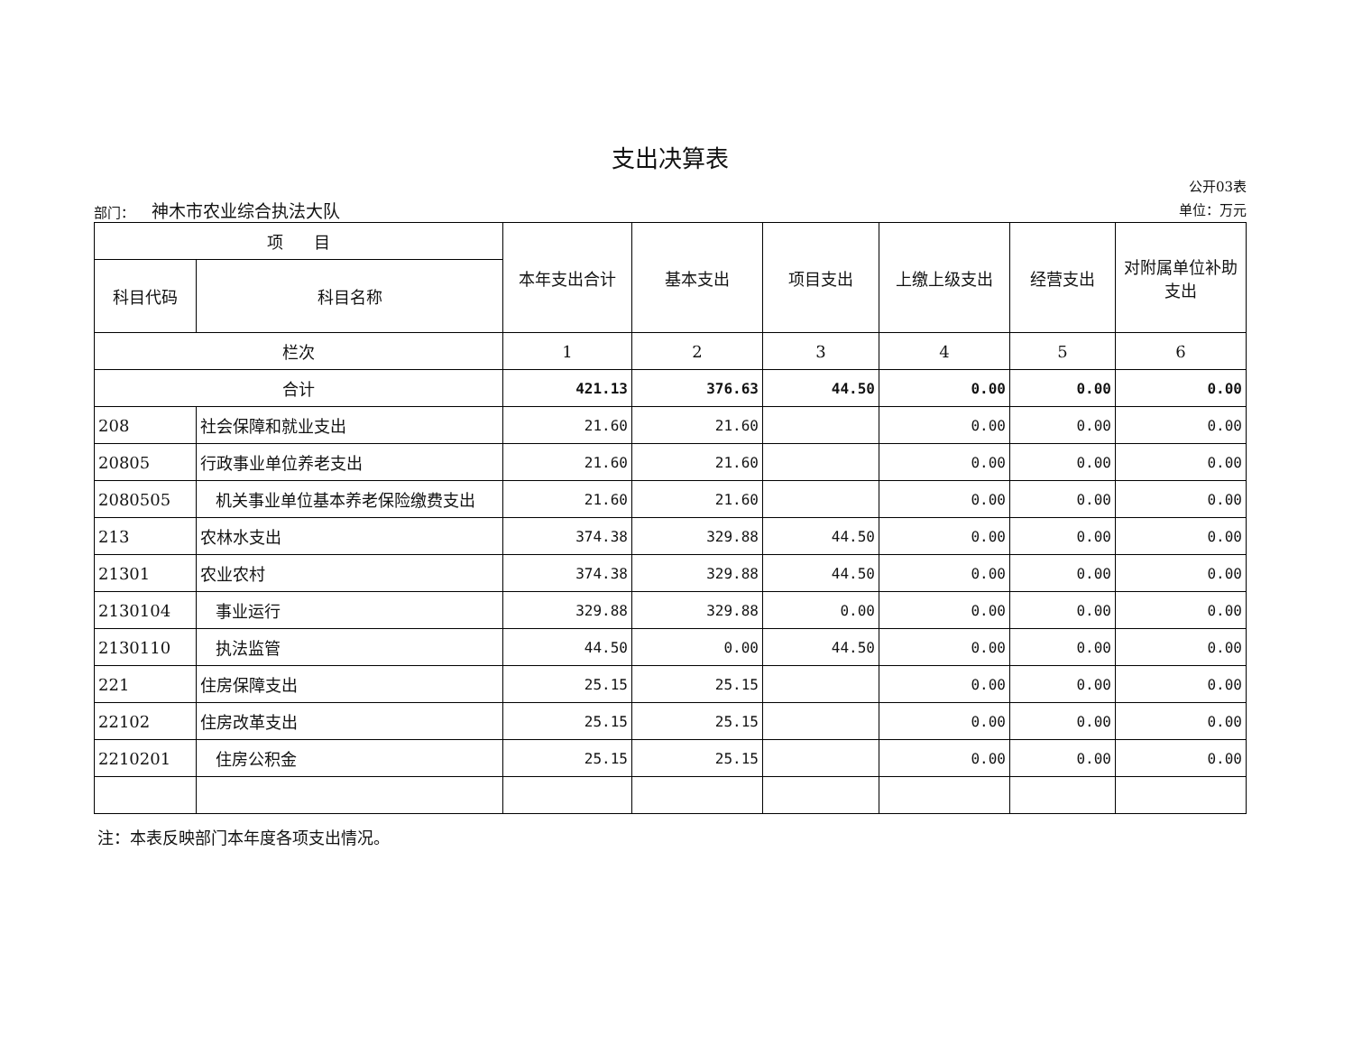支出决算表
部门： 神木市农业综合执法大队
公开03表
单位：万元
| 项 目 | | 本年支出合计 | 基本支出 | 项目支出 | 上缴上级支出 | 经营支出 | 对附属单位补助支出 |
| --- | --- | --- | --- | --- | --- | --- | --- |
| 科目代码 | 科目名称 | | | | | | |
| 栏次 | | 1 | 2 | 3 | 4 | 5 | 6 |
| 合计 | | 421.13 | 376.63 | 44.50 | 0.00 | 0.00 | 0.00 |
| 208 | 社会保障和就业支出 | 21.60 | 21.60 | | 0.00 | 0.00 | 0.00 |
| 20805 | 行政事业单位养老支出 | 21.60 | 21.60 | | 0.00 | 0.00 | 0.00 |
| 2080505 | 机关事业单位基本养老保险缴费支出 | 21.60 | 21.60 | | 0.00 | 0.00 | 0.00 |
| 213 | 农林水支出 | 374.38 | 329.88 | 44.50 | 0.00 | 0.00 | 0.00 |
| 21301 | 农业农村 | 374.38 | 329.88 | 44.50 | 0.00 | 0.00 | 0.00 |
| 2130104 | 事业运行 | 329.88 | 329.88 | 0.00 | 0.00 | 0.00 | 0.00 |
| 2130110 | 执法监管 | 44.50 | 0.00 | 44.50 | 0.00 | 0.00 | 0.00 |
| 221 | 住房保障支出 | 25.15 | 25.15 | | 0.00 | 0.00 | 0.00 |
| 22102 | 住房改革支出 | 25.15 | 25.15 | | 0.00 | 0.00 | 0.00 |
| 2210201 | 住房公积金 | 25.15 | 25.15 | | 0.00 | 0.00 | 0.00 |
注：本表反映部门本年度各项支出情况。